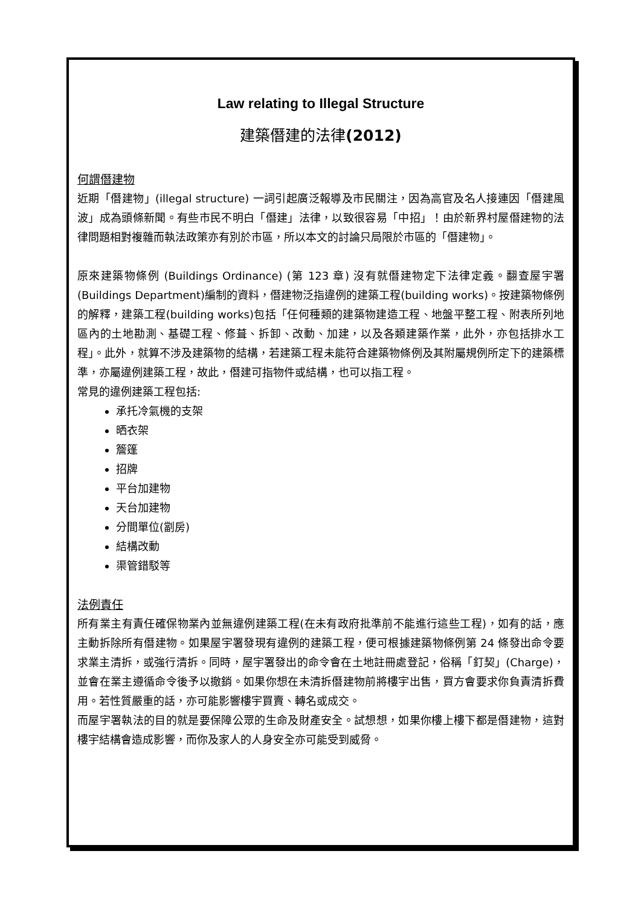Law relating to Illegal Structure
建築僭建的法律(2012)
何謂僭建物
近期「僭建物」(illegal structure) 一詞引起廣泛報導及市民關注，因為高官及名人接連因「僭建風波」成為頭條新聞。有些市民不明白「僭建」法律，以致很容易「中招」！由於新界村屋僭建物的法律問題相對複雜而執法政策亦有別於市區，所以本文的討論只局限於市區的「僭建物」。
原來建築物條例 (Buildings Ordinance) (第 123 章) 沒有就僭建物定下法律定義。翻查屋宇署(Buildings Department)編制的資料，僭建物泛指違例的建築工程(building works)。按建築物條例的解釋，建築工程(building works)包括「任何種類的建築物建造工程、地盤平整工程、附表所列地區內的土地勘測、基礎工程、修葺、拆卸、改動、加建，以及各類建築作業，此外，亦包括排水工程」。此外，就算不涉及建築物的結構，若建築工程未能符合建築物條例及其附屬規例所定下的建築標準，亦屬違例建築工程，故此，僭建可指物件或結構，也可以指工程。
常見的違例建築工程包括:
承托冷氣機的支架
晒衣架
簷篷
招牌
平台加建物
天台加建物
分間單位(劏房)
結構改動
渠管錯駁等
法例責任
所有業主有責任確保物業內並無違例建築工程(在未有政府批準前不能進行這些工程)，如有的話，應主動拆除所有僭建物。如果屋宇署發現有違例的建築工程，便可根據建築物條例第 24 條發出命令要求業主清拆，或強行清拆。同時，屋宇署發出的命令會在土地註冊處登記，俗稱「釘契」(Charge)，並會在業主遵循命令後予以撤銷。如果你想在未清拆僭建物前將樓宇出售，買方會要求你負責清拆費用。若性質嚴重的話，亦可能影響樓宇買賣、轉名或成交。
而屋宇署執法的目的就是要保障公眾的生命及財產安全。試想想，如果你樓上樓下都是僭建物，這對樓宇結構會造成影響，而你及家人的人身安全亦可能受到威脅。